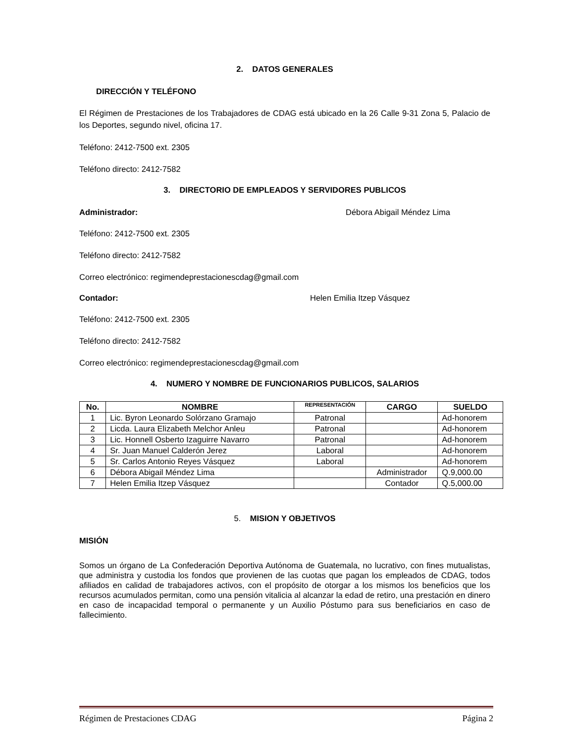2. DATOS GENERALES
DIRECCIÓN Y TELÉFONO
El Régimen de Prestaciones de los Trabajadores de CDAG está ubicado en la 26 Calle 9-31 Zona 5, Palacio de los Deportes, segundo nivel, oficina 17.
Teléfono: 2412-7500 ext. 2305
Teléfono directo: 2412-7582
3. DIRECTORIO DE EMPLEADOS Y SERVIDORES PUBLICOS
Administrador: Débora Abigail Méndez Lima
Teléfono: 2412-7500 ext. 2305
Teléfono directo: 2412-7582
Correo electrónico: regimendeprestacionescdag@gmail.com
Contador: Helen Emilia Itzep Vásquez
Teléfono: 2412-7500 ext. 2305
Teléfono directo: 2412-7582
Correo electrónico: regimendeprestacionescdag@gmail.com
4. NUMERO Y NOMBRE DE FUNCIONARIOS PUBLICOS, SALARIOS
| No. | NOMBRE | REPRESENTACIÓN | CARGO | SUELDO |
| --- | --- | --- | --- | --- |
| 1 | Lic. Byron Leonardo Solórzano Gramajo | Patronal | | Ad-honorem |
| 2 | Licda. Laura Elizabeth Melchor Anleu | Patronal | | Ad-honorem |
| 3 | Lic. Honnell Osberto Izaguirre Navarro | Patronal | | Ad-honorem |
| 4 | Sr. Juan Manuel Calderón Jerez | Laboral | | Ad-honorem |
| 5 | Sr. Carlos Antonio Reyes Vásquez | Laboral | | Ad-honorem |
| 6 | Débora Abigail Méndez Lima | | Administrador | Q.9,000.00 |
| 7 | Helen Emilia Itzep Vásquez | | Contador | Q.5,000.00 |
5. MISION Y OBJETIVOS
MISIÓN
Somos un órgano de La Confederación Deportiva Autónoma de Guatemala, no lucrativo, con fines mutualistas, que administra y custodia los fondos que provienen de las cuotas que pagan los empleados de CDAG, todos afiliados en calidad de trabajadores activos, con el propósito de otorgar a los mismos los beneficios que los recursos acumulados permitan, como una pensión vitalicia al alcanzar la edad de retiro, una prestación en dinero en caso de incapacidad temporal o permanente y un Auxilio Póstumo para sus beneficiarios en caso de fallecimiento.
Régimen de Prestaciones CDAG Página 2